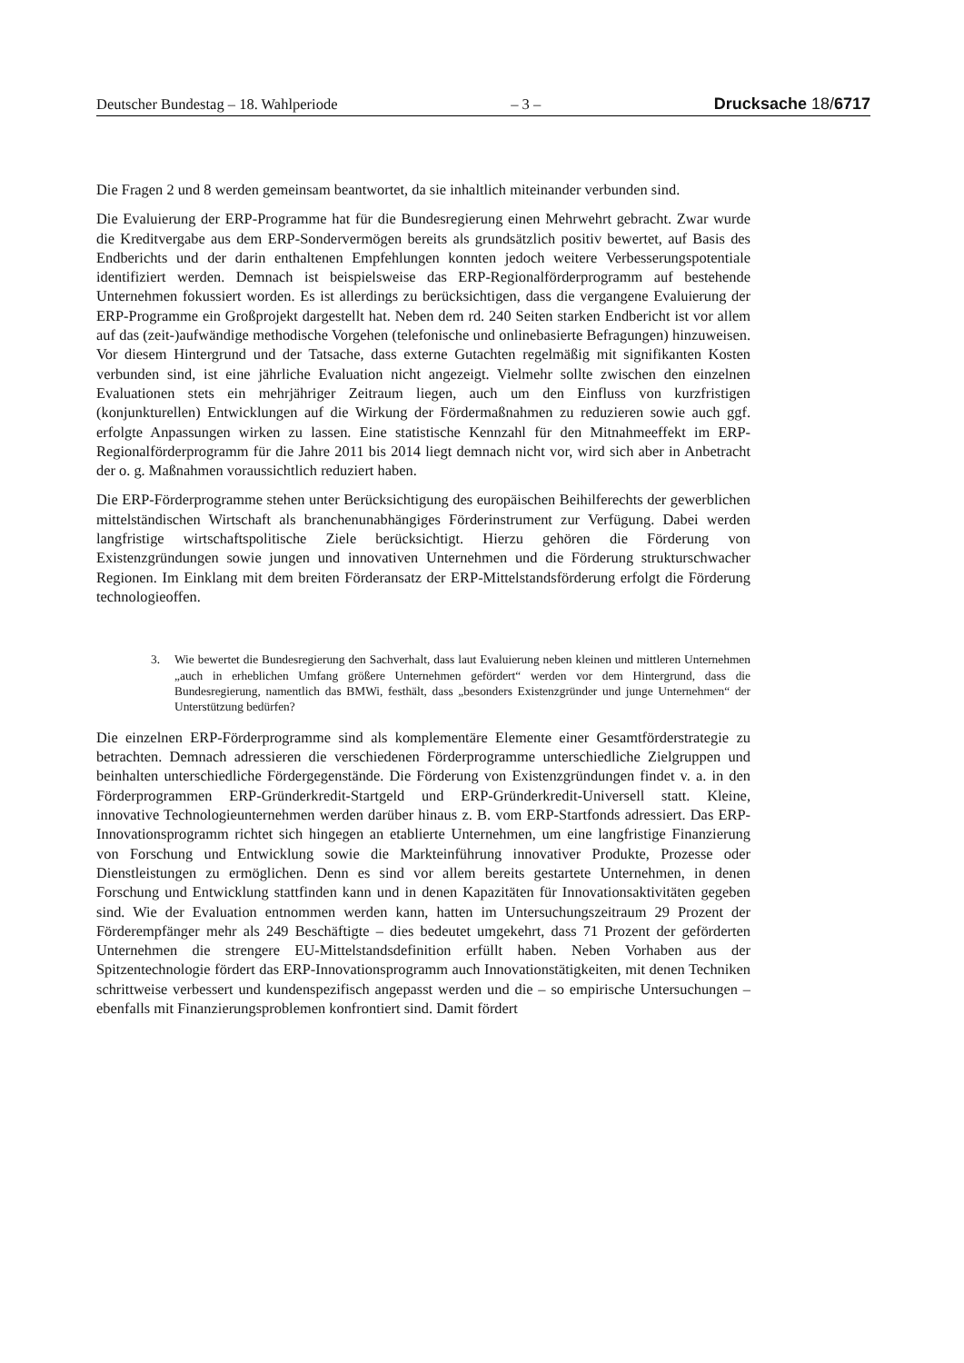Deutscher Bundestag – 18. Wahlperiode – 3 – Drucksache 18/6717
Die Fragen 2 und 8 werden gemeinsam beantwortet, da sie inhaltlich miteinander verbunden sind.
Die Evaluierung der ERP-Programme hat für die Bundesregierung einen Mehrwehrt gebracht. Zwar wurde die Kreditvergabe aus dem ERP-Sondervermögen bereits als grundsätzlich positiv bewertet, auf Basis des Endberichts und der darin enthaltenen Empfehlungen konnten jedoch weitere Verbesserungspotentiale identifiziert werden. Demnach ist beispielsweise das ERP-Regionalförderprogramm auf bestehende Unternehmen fokussiert worden. Es ist allerdings zu berücksichtigen, dass die vergangene Evaluierung der ERP-Programme ein Großprojekt dargestellt hat. Neben dem rd. 240 Seiten starken Endbericht ist vor allem auf das (zeit-)aufwändige methodische Vorgehen (telefonische und onlinebasierte Befragungen) hinzuweisen. Vor diesem Hintergrund und der Tatsache, dass externe Gutachten regelmäßig mit signifikanten Kosten verbunden sind, ist eine jährliche Evaluation nicht angezeigt. Vielmehr sollte zwischen den einzelnen Evaluationen stets ein mehrjähriger Zeitraum liegen, auch um den Einfluss von kurzfristigen (konjunkturellen) Entwicklungen auf die Wirkung der Fördermaßnahmen zu reduzieren sowie auch ggf. erfolgte Anpassungen wirken zu lassen. Eine statistische Kennzahl für den Mitnahmeeffekt im ERP-Regionalförderprogramm für die Jahre 2011 bis 2014 liegt demnach nicht vor, wird sich aber in Anbetracht der o. g. Maßnahmen voraussichtlich reduziert haben.
Die ERP-Förderprogramme stehen unter Berücksichtigung des europäischen Beihilferechts der gewerblichen mittelständischen Wirtschaft als branchenunabhängiges Förderinstrument zur Verfügung. Dabei werden langfristige wirtschaftspolitische Ziele berücksichtigt. Hierzu gehören die Förderung von Existenzgründungen sowie jungen und innovativen Unternehmen und die Förderung strukturschwacher Regionen. Im Einklang mit dem breiten Förderansatz der ERP-Mittelstandsförderung erfolgt die Förderung technologieoffen.
3. Wie bewertet die Bundesregierung den Sachverhalt, dass laut Evaluierung neben kleinen und mittleren Unternehmen „auch in erheblichen Umfang größere Unternehmen gefördert“ werden vor dem Hintergrund, dass die Bundesregierung, namentlich das BMWi, festhält, dass „besonders Existenzgründer und junge Unternehmen“ der Unterstützung bedürfen?
Die einzelnen ERP-Förderprogramme sind als komplementäre Elemente einer Gesamtförderstrategie zu betrachten. Demnach adressieren die verschiedenen Förderprogramme unterschiedliche Zielgruppen und beinhalten unterschiedliche Fördergegenstände. Die Förderung von Existenzgründungen findet v. a. in den Förderprogrammen ERP-Gründerkredit-Startgeld und ERP-Gründerkredit-Universell statt. Kleine, innovative Technologieunternehmen werden darüber hinaus z. B. vom ERP-Startfonds adressiert. Das ERP-Innovationsprogramm richtet sich hingegen an etablierte Unternehmen, um eine langfristige Finanzierung von Forschung und Entwicklung sowie die Markteinführung innovativer Produkte, Prozesse oder Dienstleistungen zu ermöglichen. Denn es sind vor allem bereits gestartete Unternehmen, in denen Forschung und Entwicklung stattfinden kann und in denen Kapazitäten für Innovationsaktivitäten gegeben sind. Wie der Evaluation entnommen werden kann, hatten im Untersuchungszeitraum 29 Prozent der Förderempfänger mehr als 249 Beschäftigte – dies bedeutet umgekehrt, dass 71 Prozent der geförderten Unternehmen die strengere EU-Mittelstandsdefinition erfüllt haben. Neben Vorhaben aus der Spitzentechnologie fördert das ERP-Innovationsprogramm auch Innovationstätigkeiten, mit denen Techniken schrittweise verbessert und kundenspezifisch angepasst werden und die – so empirische Untersuchungen – ebenfalls mit Finanzierungsproblemen konfrontiert sind. Damit fördert